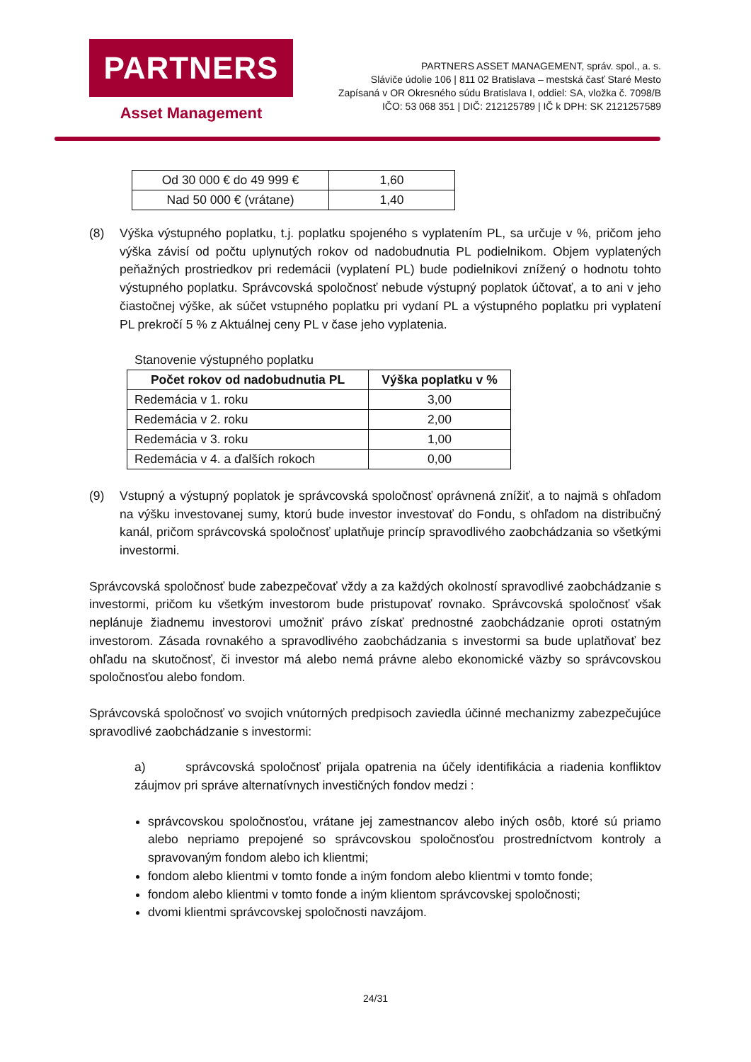PARTNERS
Asset Management
PARTNERS ASSET MANAGEMENT, správ. spol., a. s.
Sláviče údolie 106 | 811 02 Bratislava – mestská časť Staré Mesto
Zapísaná v OR Okresného súdu Bratislava I, oddiel: SA, vložka č. 7098/B
IČO: 53 068 351 | DIČ: 212125789 | IČ k DPH: SK 2121257589
| Od 30 000 € do 49 999 € | 1,60 |
| Nad 50 000 € (vrátane) | 1,40 |
(8) Výška výstupného poplatku, t.j. poplatku spojeného s vyplatením PL, sa určuje v %, pričom jeho výška závisí od počtu uplynutých rokov od nadobudnutia PL podielnikom. Objem vyplatených peňažných prostriedkov pri redemácii (vyplatení PL) bude podielnikovi znížený o hodnotu tohto výstupného poplatku. Správcovská spoločnosť nebude výstupný poplatok účtovať, a to ani v jeho čiastočnej výške, ak súčet vstupného poplatku pri vydaní PL a výstupného poplatku pri vyplatení PL prekročí 5 % z Aktuálnej ceny PL v čase jeho vyplatenia.
Stanovenie výstupného poplatku
| Počet rokov od nadobudnutia PL | Výška poplatku v % |
| --- | --- |
| Redemácia v 1. roku | 3,00 |
| Redemácia v 2. roku | 2,00 |
| Redemácia v 3. roku | 1,00 |
| Redemácia v 4. a ďalších rokoch | 0,00 |
(9) Vstupný a výstupný poplatok je správcovská spoločnosť oprávnená znížiť, a to najmä s ohľadom na výšku investovanej sumy, ktorú bude investor investovať do Fondu, s ohľadom na distribučný kanál, pričom správcovská spoločnosť uplatňuje princíp spravodlivého zaobchádzania so všetkými investormi.
Správcovská spoločnosť bude zabezpečovať vždy a za každých okolností spravodlivé zaobchádzanie s investormi, pričom ku všetkým investorom bude pristupovať rovnako. Správcovská spoločnosť však neplánuje žiadnemu investorovi umožniť právo získať prednostné zaobchádzanie oproti ostatným investorom. Zásada rovnakého a spravodlivého zaobchádzania s investormi sa bude uplatňovať bez ohľadu na skutočnosť, či investor má alebo nemá právne alebo ekonomické väzby so správcovskou spoločnosťou alebo fondom.
Správcovská spoločnosť vo svojich vnútorných predpisoch zaviedla účinné mechanizmy zabezpečujúce spravodlivé zaobchádzanie s investormi:
a) správcovská spoločnosť prijala opatrenia na účely identifikácia a riadenia konfliktov záujmov pri správe alternatívnych investičných fondov medzi :
správcovskou spoločnosťou, vrátane jej zamestnancov alebo iných osôb, ktoré sú priamo alebo nepriamo prepojené so správcovskou spoločnosťou prostredníctvom kontroly a spravovaným fondom alebo ich klientmi;
fondom alebo klientmi v tomto fonde a iným fondom alebo klientmi v tomto fonde;
fondom alebo klientmi v tomto fonde a iným klientom správcovskej spoločnosti;
dvomi klientmi správcovskej spoločnosti navzájom.
24/31